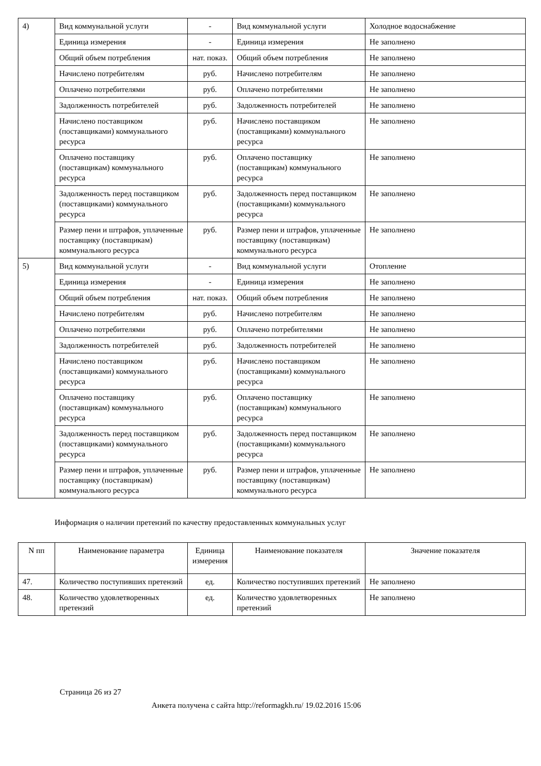| 4) | Вид коммунальной услуги | - | Вид коммунальной услуги | Холодное водоснабжение |
| | Единица измерения | - | Единица измерения | Не заполнено |
| | Общий объем потребления | нат. показ. | Общий объем потребления | Не заполнено |
| | Начислено потребителям | руб. | Начислено потребителям | Не заполнено |
| | Оплачено потребителями | руб. | Оплачено потребителями | Не заполнено |
| | Задолженность потребителей | руб. | Задолженность потребителей | Не заполнено |
| | Начислено поставщиком (поставщиками) коммунального ресурса | руб. | Начислено поставщиком (поставщиками) коммунального ресурса | Не заполнено |
| | Оплачено поставщику (поставщикам) коммунального ресурса | руб. | Оплачено поставщику (поставщикам) коммунального ресурса | Не заполнено |
| | Задолженность перед поставщиком (поставщиками) коммунального ресурса | руб. | Задолженность перед поставщиком (поставщиками) коммунального ресурса | Не заполнено |
| | Размер пени и штрафов, уплаченные поставщику (поставщикам) коммунального ресурса | руб. | Размер пени и штрафов, уплаченные поставщику (поставщикам) коммунального ресурса | Не заполнено |
| 5) | Вид коммунальной услуги | - | Вид коммунальной услуги | Отопление |
| | Единица измерения | - | Единица измерения | Не заполнено |
| | Общий объем потребления | нат. показ. | Общий объем потребления | Не заполнено |
| | Начислено потребителям | руб. | Начислено потребителям | Не заполнено |
| | Оплачено потребителями | руб. | Оплачено потребителями | Не заполнено |
| | Задолженность потребителей | руб. | Задолженность потребителей | Не заполнено |
| | Начислено поставщиком (поставщиками) коммунального ресурса | руб. | Начислено поставщиком (поставщиками) коммунального ресурса | Не заполнено |
| | Оплачено поставщику (поставщикам) коммунального ресурса | руб. | Оплачено поставщику (поставщикам) коммунального ресурса | Не заполнено |
| | Задолженность перед поставщиком (поставщиками) коммунального ресурса | руб. | Задолженность перед поставщиком (поставщиками) коммунального ресурса | Не заполнено |
| | Размер пени и штрафов, уплаченные поставщику (поставщикам) коммунального ресурса | руб. | Размер пени и штрафов, уплаченные поставщику (поставщикам) коммунального ресурса | Не заполнено |
Информация о наличии претензий по качеству предоставленных коммунальных услуг
| N пп | Наименование параметра | Единица измерения | Наименование показателя | Значение показателя |
| --- | --- | --- | --- | --- |
| 47. | Количество поступивших претензий | ед. | Количество поступивших претензий | Не заполнено |
| 48. | Количество удовлетворенных претензий | ед. | Количество удовлетворенных претензий | Не заполнено |
Страница 26 из 27
Анкета получена с сайта http://reformagkh.ru/ 19.02.2016 15:06